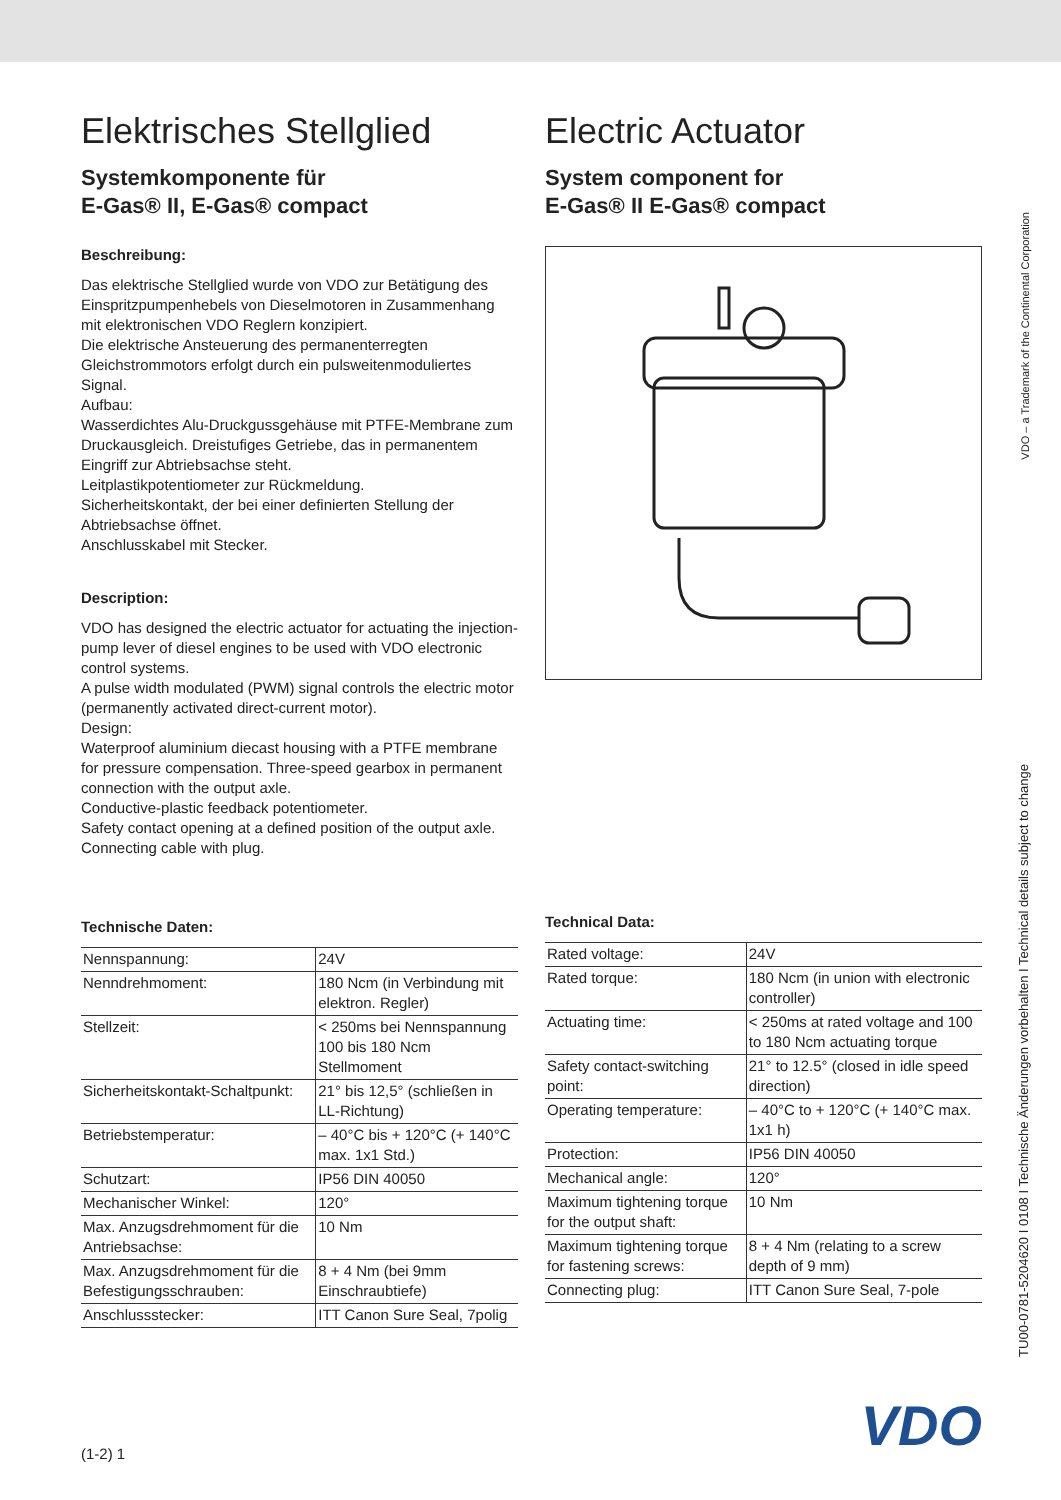Elektrisches Stellglied
Systemkomponente für
E-Gas® II, E-Gas® compact
Beschreibung:
Das elektrische Stellglied wurde von VDO zur Betätigung des Einspritzpumpenhebels von Dieselmotoren in Zusammenhang mit elektronischen VDO Reglern konzipiert.
Die elektrische Ansteuerung des permanenterregten Gleichstrommotors erfolgt durch ein pulsweitenmoduliertes Signal.
Aufbau:
Wasserdichtes Alu-Druckgussgehäuse mit PTFE-Membrane zum Druckausgleich. Dreistufiges Getriebe, das in permanentem Eingriff zur Abtriebsachse steht.
Leitplastikpotentiometer zur Rückmeldung.
Sicherheitskontakt, der bei einer definierten Stellung der Abtriebsachse öffnet.
Anschlusskabel mit Stecker.
Description:
VDO has designed the electric actuator for actuating the injection-pump lever of diesel engines to be used with VDO electronic control systems.
A pulse width modulated (PWM) signal controls the electric motor (permanently activated direct-current motor).
Design:
Waterproof aluminium diecast housing with a PTFE membrane for pressure compensation. Three-speed gearbox in permanent connection with the output axle.
Conductive-plastic feedback potentiometer.
Safety contact opening at a defined position of the output axle.
Connecting cable with plug.
Technische Daten:
| Nennspannung: | 24V |
| Nenndrehmoment: | 180 Ncm (in Verbindung mit elektron. Regler) |
| Stellzeit: | < 250ms bei Nennspannung 100 bis 180 Ncm Stellmoment |
| Sicherheitskontakt-Schaltpunkt: | 21° bis 12,5° (schließen in LL-Richtung) |
| Betriebstemperatur: | – 40°C bis + 120°C (+ 140°C max. 1x1 Std.) |
| Schutzart: | IP56 DIN 40050 |
| Mechanischer Winkel: | 120° |
| Max. Anzugsdrehmoment für die Antriebsachse: | 10 Nm |
| Max. Anzugsdrehmoment für die Befestigungsschrauben: | 8 + 4 Nm (bei 9mm Einschraubtiefe) |
| Anschlussstecker: | ITT Canon Sure Seal, 7polig |
(1-2) 1
Electric Actuator
System component for
E-Gas® II E-Gas® compact
Technical Data:
| Rated voltage: | 24V |
| Rated torque: | 180 Ncm (in union with electronic controller) |
| Actuating time: | < 250ms at rated voltage and 100 to 180 Ncm actuating torque |
| Safety contact-switching point: | 21° to 12.5° (closed in idle speed direction) |
| Operating temperature: | – 40°C to + 120°C (+ 140°C max. 1x1 h) |
| Protection: | IP56 DIN 40050 |
| Mechanical angle: | 120° |
| Maximum tightening torque for the output shaft: | 10 Nm |
| Maximum tightening torque for fastening screws: | 8 + 4 Nm (relating to a screw depth of 9 mm) |
| Connecting plug: | ITT Canon Sure Seal, 7-pole |
VDO
VDO – a Trademark of the Continental Corporation
TU00-0781-5204620 I 0108 I Technische Änderungen vorbehalten I Technical details subject to change